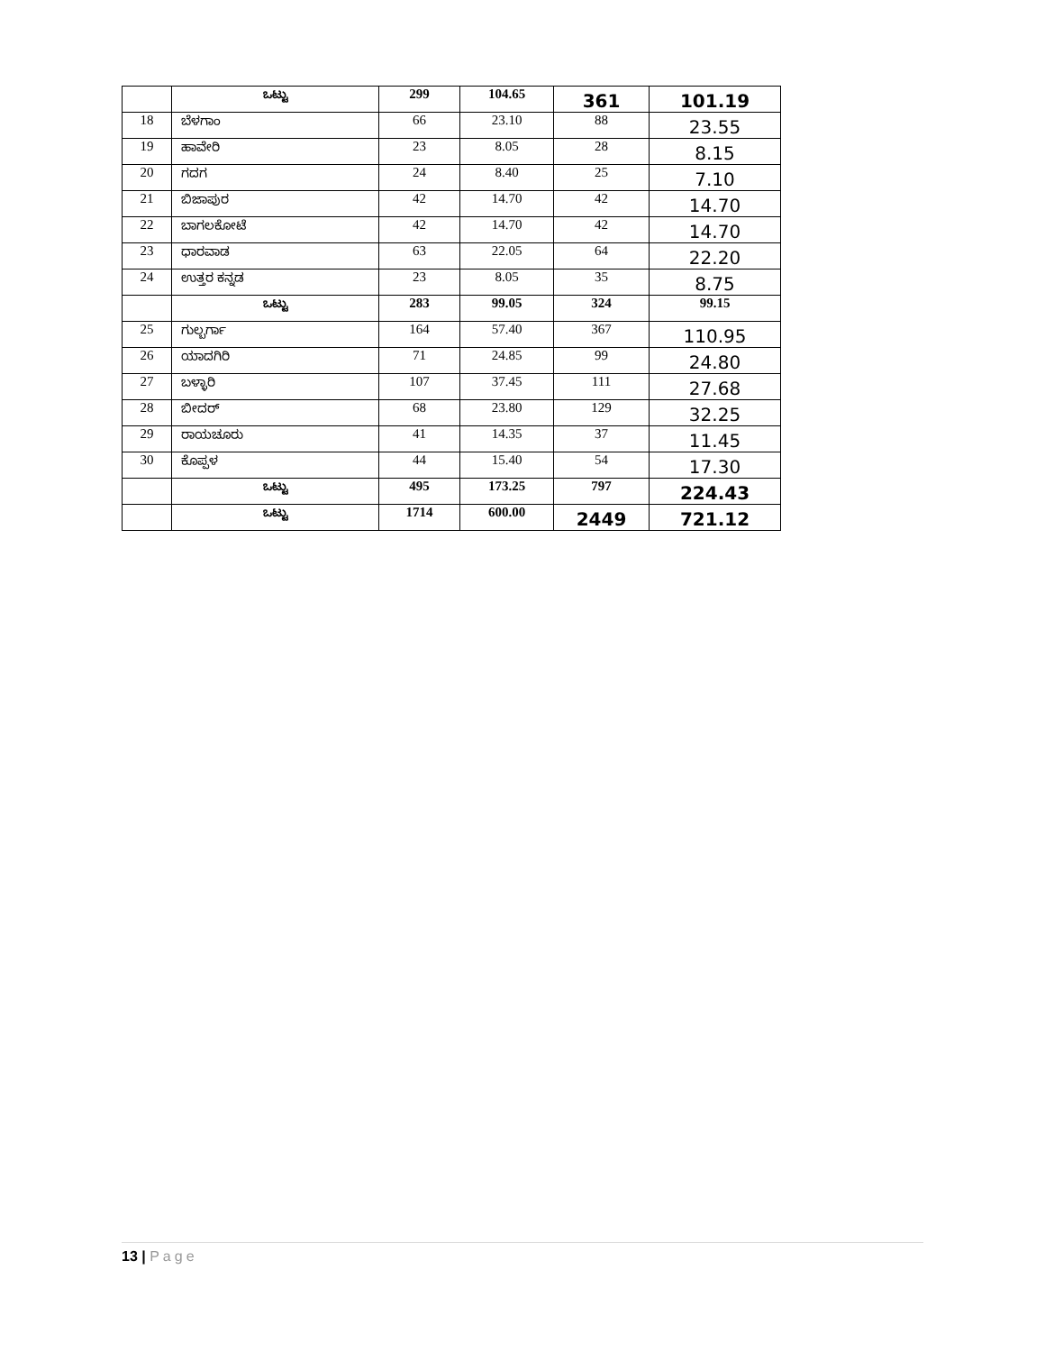| | ಒಟ್ಟು | 299 | 104.65 | 361 | 101.19 |
| 18 | ಬೆಳಗಾಂ | 66 | 23.10 | 88 | 23.55 |
| 19 | ಹಾವೇರಿ | 23 | 8.05 | 28 | 8.15 |
| 20 | ಗದಗ | 24 | 8.40 | 25 | 7.10 |
| 21 | ಬಿಜಾಪುರ | 42 | 14.70 | 42 | 14.70 |
| 22 | ಬಾಗಲಕೋಟೆ | 42 | 14.70 | 42 | 14.70 |
| 23 | ಧಾರವಾಡ | 63 | 22.05 | 64 | 22.20 |
| 24 | ಉತ್ತರ ಕನ್ನಡ | 23 | 8.05 | 35 | 8.75 |
| | ಒಟ್ಟು | 283 | 99.05 | 324 | 99.15 |
| 25 | ಗುಲ್ಬರ್ಗಾ | 164 | 57.40 | 367 | 110.95 |
| 26 | ಯಾದಗಿರಿ | 71 | 24.85 | 99 | 24.80 |
| 27 | ಬಳ್ಳಾರಿ | 107 | 37.45 | 111 | 27.68 |
| 28 | ಬೀದರ್ | 68 | 23.80 | 129 | 32.25 |
| 29 | ರಾಯಚೂರು | 41 | 14.35 | 37 | 11.45 |
| 30 | ಕೊಪ್ಪಳ | 44 | 15.40 | 54 | 17.30 |
| | ಒಟ್ಟು | 495 | 173.25 | 797 | 224.43 |
| | ಒಟ್ಟು | 1714 | 600.00 | 2449 | 721.12 |
13 | Page